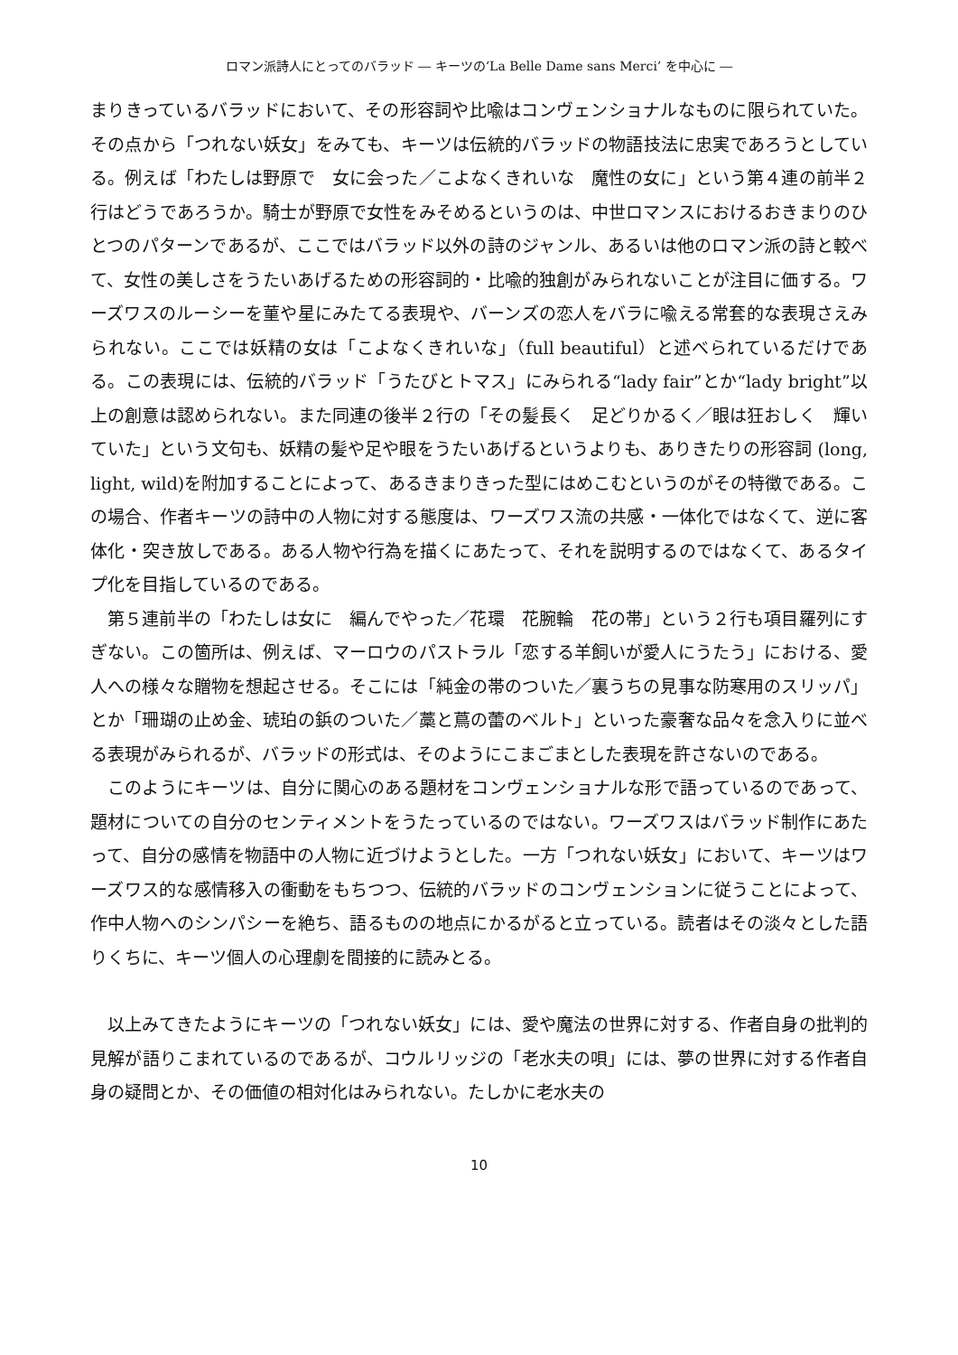ロマン派詩人にとってのバラッド ― キーツの‘La Belle Dame sans Merci’ を中心に ―
まりきっているバラッドにおいて、その形容詞や比喩はコンヴェンショナルなものに限られていた。その点から「つれない妖女」をみても、キーツは伝統的バラッドの物語技法に忠実であろうとしている。例えば「わたしは野原で　女に会った／こよなくきれいな　魔性の女に」という第４連の前半２行はどうであろうか。騎士が野原で女性をみそめるというのは、中世ロマンスにおけるおきまりのひとつのパターンであるが、ここではバラッド以外の詩のジャンル、あるいは他のロマン派の詩と較べて、女性の美しさをうたいあげるための形容詞的・比喩的独創がみられないことが注目に価する。ワーズワスのルーシーを菫や星にみたてる表現や、バーンズの恋人をバラに喩える常套的な表現さえみられない。ここでは妖精の女は「こよなくきれいな」（full beautiful）と述べられているだけである。この表現には、伝統的バラッド「うたびとトマス」にみられる“lady fair”とか“lady bright”以上の創意は認められない。また同連の後半２行の「その髪長く　足どりかるく／眼は狂おしく　輝いていた」という文句も、妖精の髪や足や眼をうたいあげるというよりも、ありきたりの形容詞 (long, light, wild)を附加することによって、あるきまりきった型にはめこむというのがその特徴である。この場合、作者キーツの詩中の人物に対する態度は、ワーズワス流の共感・一体化ではなくて、逆に客体化・突き放しである。ある人物や行為を描くにあたって、それを説明するのではなくて、あるタイプ化を目指しているのである。
第５連前半の「わたしは女に　編んでやった／花環　花腕輪　花の帯」という２行も項目羅列にすぎない。この箇所は、例えば、マーロウのパストラル「恋する羊飼いが愛人にうたう」における、愛人への様々な贈物を想起させる。そこには「純金の帯のついた／裏うちの見事な防寒用のスリッパ」とか「珊瑚の止め金、琥珀の鋲のついた／藁と蔦の蕾のベルト」といった豪奢な品々を念入りに並べる表現がみられるが、バラッドの形式は、そのようにこまごまとした表現を許さないのである。
このようにキーツは、自分に関心のある題材をコンヴェンショナルな形で語っているのであって、題材についての自分のセンティメントをうたっているのではない。ワーズワスはバラッド制作にあたって、自分の感情を物語中の人物に近づけようとした。一方「つれない妖女」において、キーツはワーズワス的な感情移入の衝動をもちつつ、伝統的バラッドのコンヴェンションに従うことによって、作中人物へのシンパシーを絶ち、語るものの地点にかるがると立っている。読者はその淡々とした語りくちに、キーツ個人の心理劇を間接的に読みとる。
以上みてきたようにキーツの「つれない妖女」には、愛や魔法の世界に対する、作者自身の批判的見解が語りこまれているのであるが、コウルリッジの「老水夫の唄」には、夢の世界に対する作者自身の疑問とか、その価値の相対化はみられない。たしかに老水夫の
10